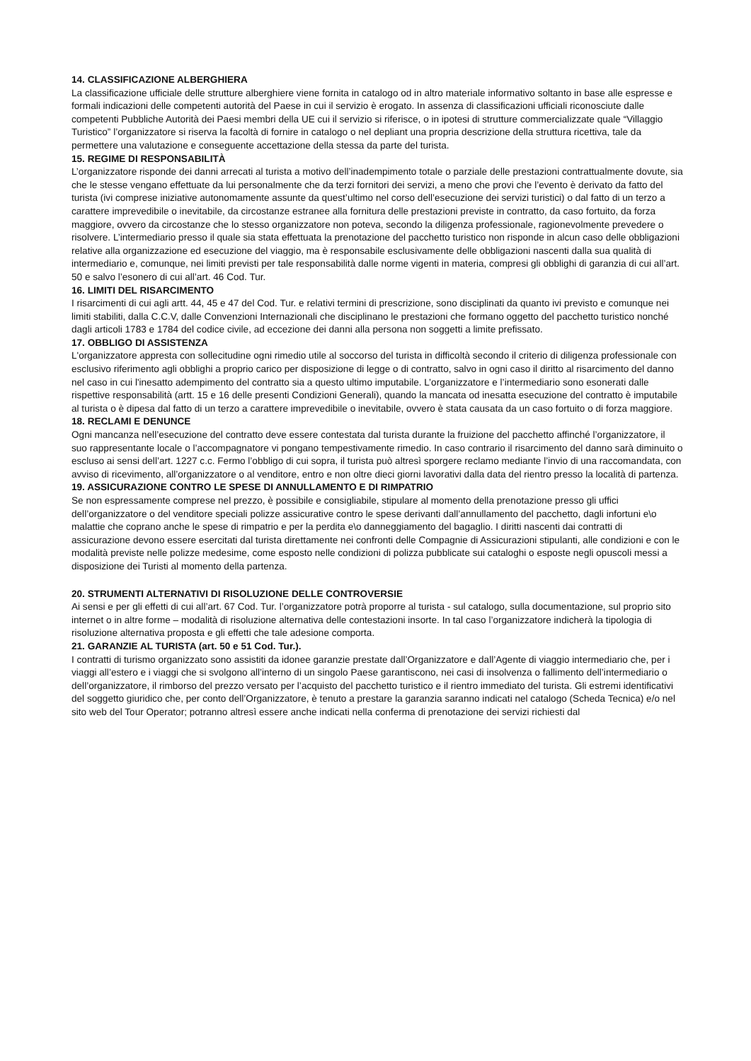14. CLASSIFICAZIONE ALBERGHIERA
La classificazione ufficiale delle strutture alberghiere viene fornita in catalogo od in altro materiale informativo soltanto in base alle espresse e formali indicazioni delle competenti autorità del Paese in cui il servizio è erogato. In assenza di classificazioni ufficiali riconosciute dalle competenti Pubbliche Autorità dei Paesi membri della UE cui il servizio si riferisce, o in ipotesi di strutture commercializzate quale “Villaggio Turistico” l’organizzatore si riserva la facoltà di fornire in catalogo o nel depliant una propria descrizione della struttura ricettiva, tale da permettere una valutazione e conseguente accettazione della stessa da parte del turista.
15. REGIME DI RESPONSABILITÀ
L’organizzatore risponde dei danni arrecati al turista a motivo dell’inadempimento totale o parziale delle prestazioni contrattualmente dovute, sia che le stesse vengano effettuate da lui personalmente che da terzi fornitori dei servizi, a meno che provi che l’evento è derivato da fatto del turista (ivi comprese iniziative autonomamente assunte da quest’ultimo nel corso dell’esecuzione dei servizi turistici) o dal fatto di un terzo a carattere imprevedibile o inevitabile, da circostanze estranee alla fornitura delle prestazioni previste in contratto, da caso fortuito, da forza maggiore, ovvero da circostanze che lo stesso organizzatore non poteva, secondo la diligenza professionale, ragionevolmente prevedere o risolvere. L’intermediario presso il quale sia stata effettuata la prenotazione del pacchetto turistico non risponde in alcun caso delle obbligazioni relative alla organizzazione ed esecuzione del viaggio, ma è responsabile esclusivamente delle obbligazioni nascenti dalla sua qualità di intermediario e, comunque, nei limiti previsti per tale responsabilità dalle norme vigenti in materia, compresi gli obblighi di garanzia di cui all’art. 50 e salvo l’esonero di cui all’art. 46 Cod. Tur.
16. LIMITI DEL RISARCIMENTO
I risarcimenti di cui agli artt. 44, 45 e 47 del Cod. Tur. e relativi termini di prescrizione, sono disciplinati da quanto ivi previsto e comunque nei limiti stabiliti, dalla C.C.V, dalle Convenzioni Internazionali che disciplinano le prestazioni che formano oggetto del pacchetto turistico nonché dagli articoli 1783 e 1784 del codice civile, ad eccezione dei danni alla persona non soggetti a limite prefissato.
17. OBBLIGO DI ASSISTENZA
L'organizzatore appresta con sollecitudine ogni rimedio utile al soccorso del turista in difficoltà secondo il criterio di diligenza professionale con esclusivo riferimento agli obblighi a proprio carico per disposizione di legge o di contratto, salvo in ogni caso il diritto al risarcimento del danno nel caso in cui l'inesatto adempimento del contratto sia a questo ultimo imputabile. L’organizzatore e l’intermediario sono esonerati dalle rispettive responsabilità (artt. 15 e 16 delle presenti Condizioni Generali), quando la mancata od inesatta esecuzione del contratto è imputabile al turista o è dipesa dal fatto di un terzo a carattere imprevedibile o inevitabile, ovvero è stata causata da un caso fortuito o di forza maggiore.
18. RECLAMI E DENUNCE
Ogni mancanza nell’esecuzione del contratto deve essere contestata dal turista durante la fruizione del pacchetto affinché l’organizzatore, il suo rappresentante locale o l’accompagnatore vi pongano tempestivamente rimedio. In caso contrario il risarcimento del danno sarà diminuito o escluso ai sensi dell’art. 1227 c.c. Fermo l’obbligo di cui sopra, il turista può altresì sporgere reclamo mediante l’invio di una raccomandata, con avviso di ricevimento, all’organizzatore o al venditore, entro e non oltre dieci giorni lavorativi dalla data del rientro presso la località di partenza.
19. ASSICURAZIONE CONTRO LE SPESE DI ANNULLAMENTO E DI RIMPATRIO
Se non espressamente comprese nel prezzo, è possibile e consigliabile, stipulare al momento della prenotazione presso gli uffici dell’organizzatore o del venditore speciali polizze assicurative contro le spese derivanti dall’annullamento del pacchetto, dagli infortuni e\o malattie che coprano anche le spese di rimpatrio e per la perdita e\o danneggiamento del bagaglio. I diritti nascenti dai contratti di assicurazione devono essere esercitati dal turista direttamente nei confronti delle Compagnie di Assicurazioni stipulanti, alle condizioni e con le modalità previste nelle polizze medesime, come esposto nelle condizioni di polizza pubblicate sui cataloghi o esposte negli opuscoli messi a disposizione dei Turisti al momento della partenza.
20. STRUMENTI ALTERNATIVI DI RISOLUZIONE DELLE CONTROVERSIE
Ai sensi e per gli effetti di cui all’art. 67 Cod. Tur. l’organizzatore potrà proporre al turista - sul catalogo, sulla documentazione, sul proprio sito internet o in altre forme – modalità di risoluzione alternativa delle contestazioni insorte. In tal caso l’organizzatore indicherà la tipologia di risoluzione alternativa proposta e gli effetti che tale adesione comporta.
21. GARANZIE AL TURISTA (art. 50 e 51 Cod. Tur.).
I contratti di turismo organizzato sono assistiti da idonee garanzie prestate dall’Organizzatore e dall’Agente di viaggio intermediario che, per i viaggi all’estero e i viaggi che si svolgono all’interno di un singolo Paese garantiscono, nei casi di insolvenza o fallimento dell’intermediario o dell’organizzatore, il rimborso del prezzo versato per l’acquisto del pacchetto turistico e il rientro immediato del turista. Gli estremi identificativi del soggetto giuridico che, per conto dell’Organizzatore, è tenuto a prestare la garanzia saranno indicati nel catalogo (Scheda Tecnica) e/o nel sito web del Tour Operator; potranno altresì essere anche indicati nella conferma di prenotazione dei servizi richiesti dal